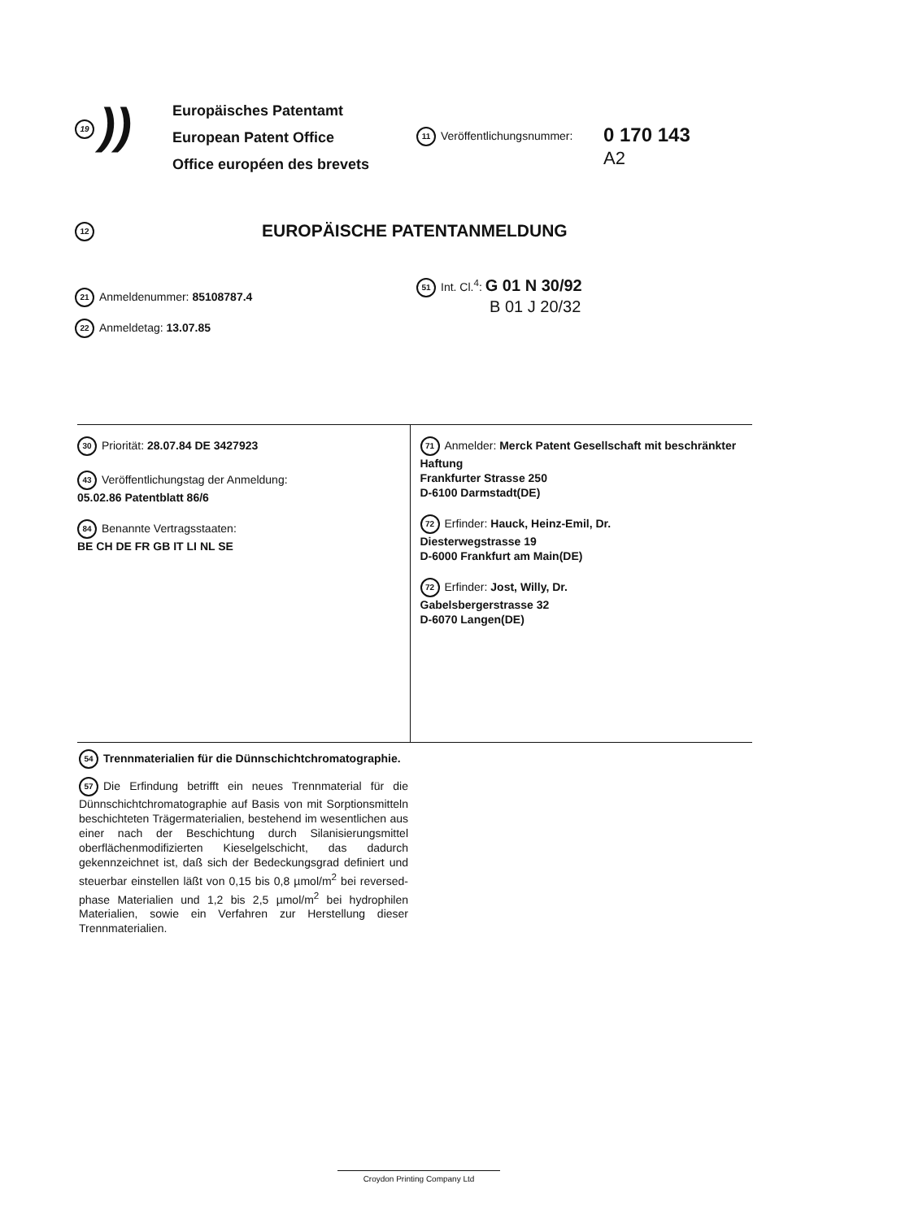19))
Europäisches Patentamt
European Patent Office
Office européen des brevets
11 Veröffentlichungsnummer:
0 170 143
A2
12 EUROPÄISCHE PATENTANMELDUNG
21 Anmeldenummer: 85108787.4
22 Anmeldetag: 13.07.85
51 Int. Cl.<sup>4</sup>: G 01 N 30/92
B 01 J 20/32
30 Priorität: 28.07.84 DE 3427923
43 Veröffentlichungstag der Anmeldung:
05.02.86 Patentblatt 86/6
84 Benannte Vertragsstaaten:
BE CH DE FR GB IT LI NL SE
71 Anmelder: Merck Patent Gesellschaft mit beschränkter Haftung
Frankfurter Strasse 250
D-6100 Darmstadt(DE)
72 Erfinder: Hauck, Heinz-Emil, Dr.
Diesterwegstrasse 19
D-6000 Frankfurt am Main(DE)
72 Erfinder: Jost, Willy, Dr.
Gabelsbergerstrasse 32
D-6070 Langen(DE)
54 Trennmaterialien für die Dünnschichtchromatographie.
57 Die Erfindung betrifft ein neues Trennmaterial für die Dünnschichtchromatographie auf Basis von mit Sorptionsmitteln beschichteten Trägermaterialien, bestehend im wesentlichen aus einer nach der Beschichtung durch Silanisierungsmittel oberflächenmodifizierten Kieselgelschicht, das dadurch gekennzeichnet ist, daß sich der Bedeckungsgrad definiert und steuerbar einstellen läßt von 0,15 bis 0,8 µmol/m<sup>2</sup> bei reversed-phase Materialien und 1,2 bis 2,5 µmol/m<sup>2</sup> bei hydrophilen Materialien, sowie ein Verfahren zur Herstellung dieser Trennmaterialien.
Croydon Printing Company Ltd